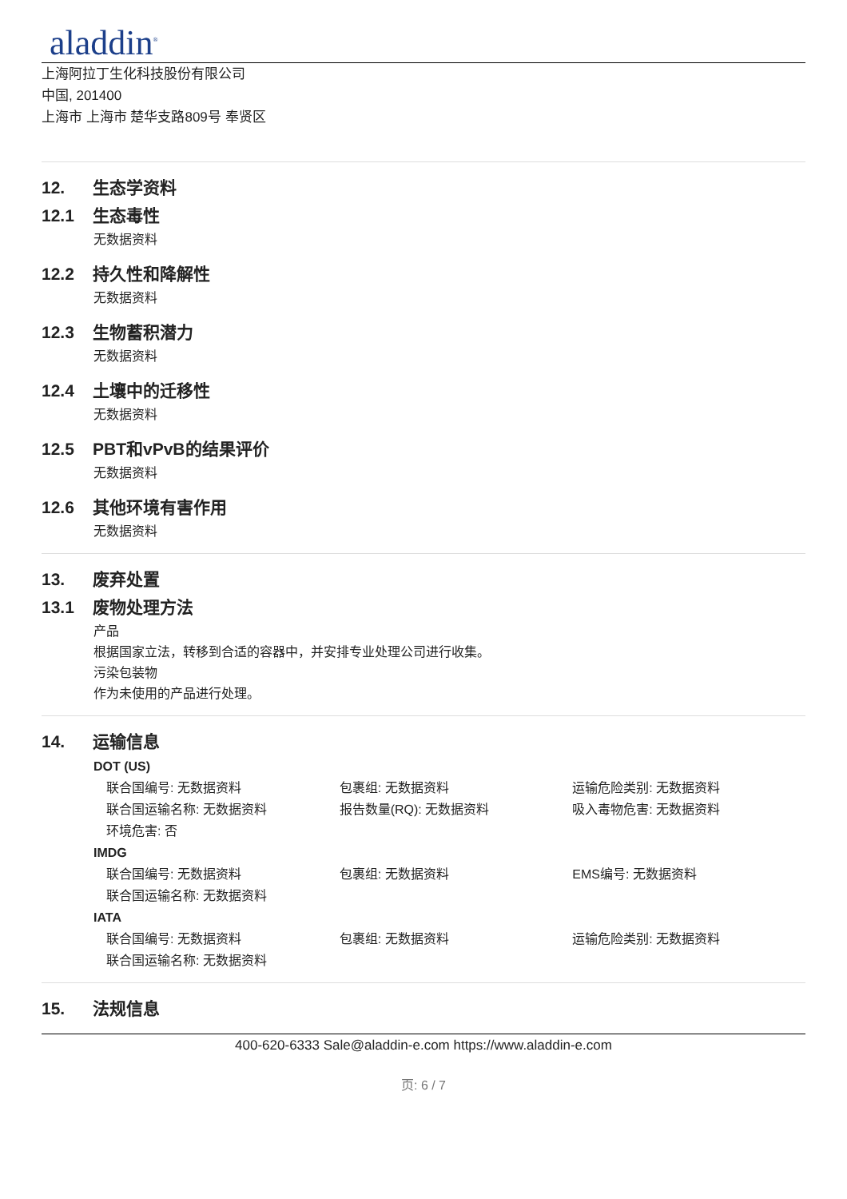aladdin<sup>®</sup>
上海阿拉丁生化科技股份有限公司
中国, 201400
上海市 上海市 楚华支路809号 奉贤区
12. 生态学资料
12.1 生态毒性
无数据资料
12.2 持久性和降解性
无数据资料
12.3 生物蓄积潜力
无数据资料
12.4 土壤中的迁移性
无数据资料
12.5 PBT和vPvB的结果评价
无数据资料
12.6 其他环境有害作用
无数据资料
13. 废弃处置
13.1 废物处理方法
产品
根据国家立法，转移到合适的容器中，并安排专业处理公司进行收集。
污染包装物
作为未使用的产品进行处理。
14. 运输信息
DOT (US)
联合国编号: 无数据资料 包裹组: 无数据资料 运输危险类别: 无数据资料
联合国运输名称: 无数据资料 报告数量(RQ): 无数据资料 吸入毒物危害: 无数据资料
环境危害: 否
IMDG
联合国编号: 无数据资料 包裹组: 无数据资料 EMS编号: 无数据资料
联合国运输名称: 无数据资料
IATA
联合国编号: 无数据资料 包裹组: 无数据资料 运输危险类别: 无数据资料
联合国运输名称: 无数据资料
15. 法规信息
400-620-6333 Sale@aladdin-e.com https://www.aladdin-e.com
页: 6 / 7